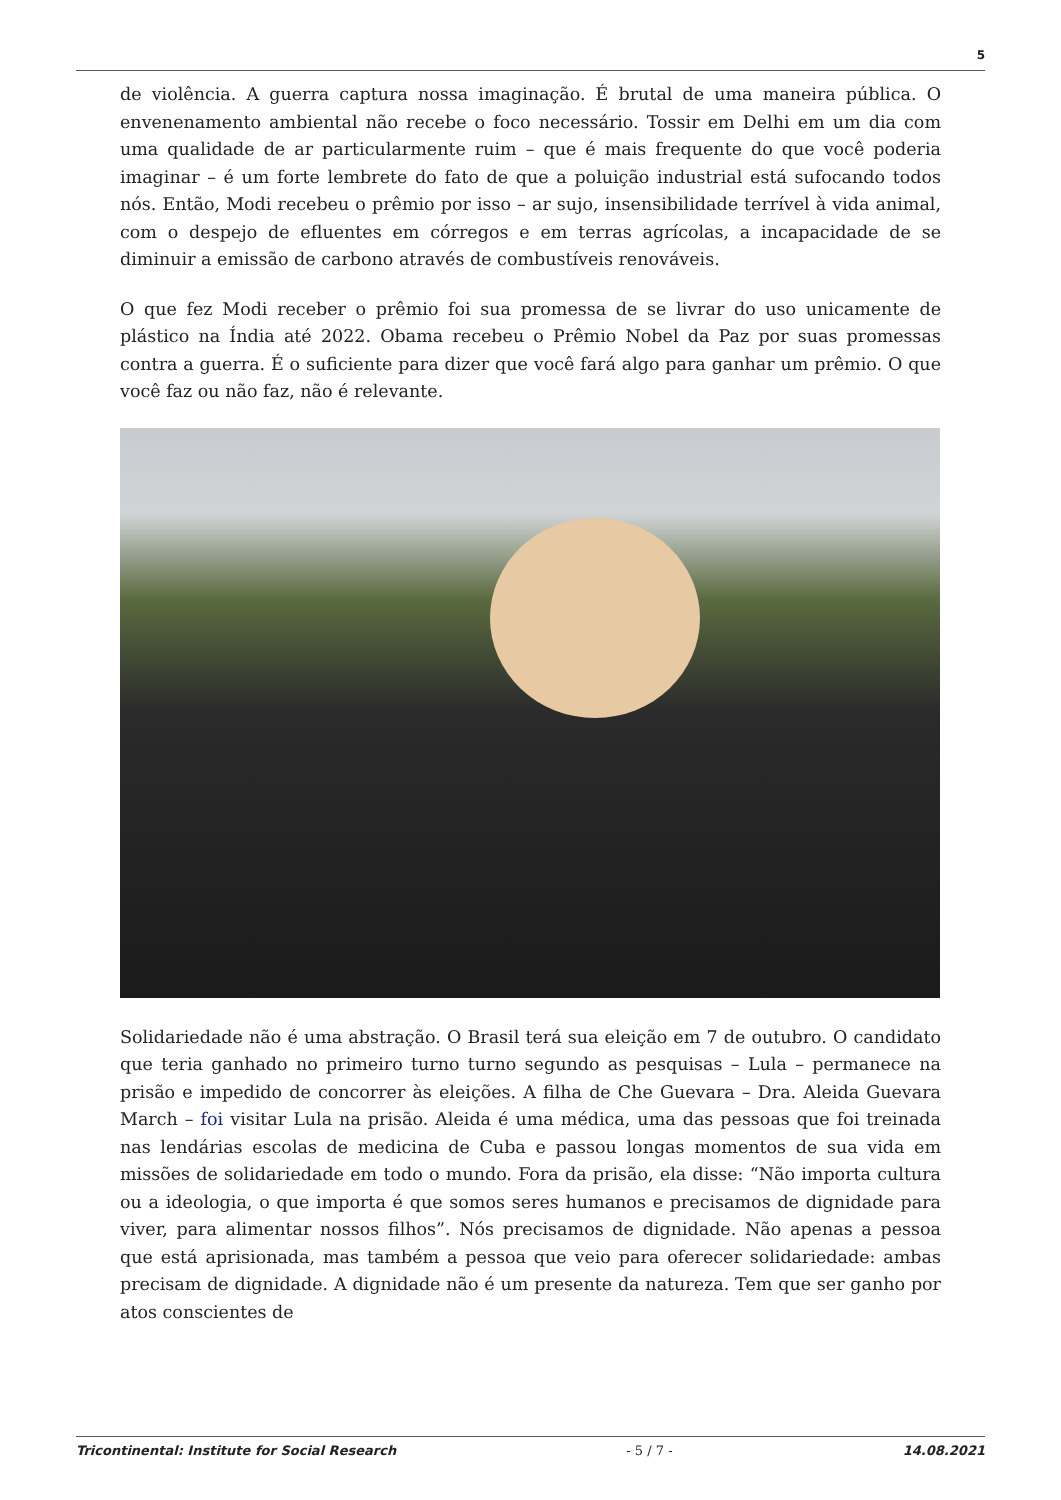5
de violência. A guerra captura nossa imaginação. É brutal de uma maneira pública. O envenenamento ambiental não recebe o foco necessário. Tossir em Delhi em um dia com uma qualidade de ar particularmente ruim – que é mais frequente do que você poderia imaginar – é um forte lembrete do fato de que a poluição industrial está sufocando todos nós. Então, Modi recebeu o prêmio por isso – ar sujo, insensibilidade terrível à vida animal, com o despejo de efluentes em córregos e em terras agrícolas, a incapacidade de se diminuir a emissão de carbono através de combustíveis renováveis.
O que fez Modi receber o prêmio foi sua promessa de se livrar do uso unicamente de plástico na Índia até 2022. Obama recebeu o Prêmio Nobel da Paz por suas promessas contra a guerra. É o suficiente para dizer que você fará algo para ganhar um prêmio. O que você faz ou não faz, não é relevante.
Solidariedade não é uma abstração. O Brasil terá sua eleição em 7 de outubro. O candidato que teria ganhado no primeiro turno turno segundo as pesquisas – Lula – permanece na prisão e impedido de concorrer às eleições. A filha de Che Guevara – Dra. Aleida Guevara March – foi visitar Lula na prisão. Aleida é uma médica, uma das pessoas que foi treinada nas lendárias escolas de medicina de Cuba e passou longas momentos de sua vida em missões de solidariedade em todo o mundo. Fora da prisão, ela disse: “Não importa cultura ou a ideologia, o que importa é que somos seres humanos e precisamos de dignidade para viver, para alimentar nossos filhos”. Nós precisamos de dignidade. Não apenas a pessoa que está aprisionada, mas também a pessoa que veio para oferecer solidariedade: ambas precisam de dignidade. A dignidade não é um presente da natureza. Tem que ser ganho por atos conscientes de
Tricontinental: Institute for Social Research - 5 / 7 - 14.08.2021